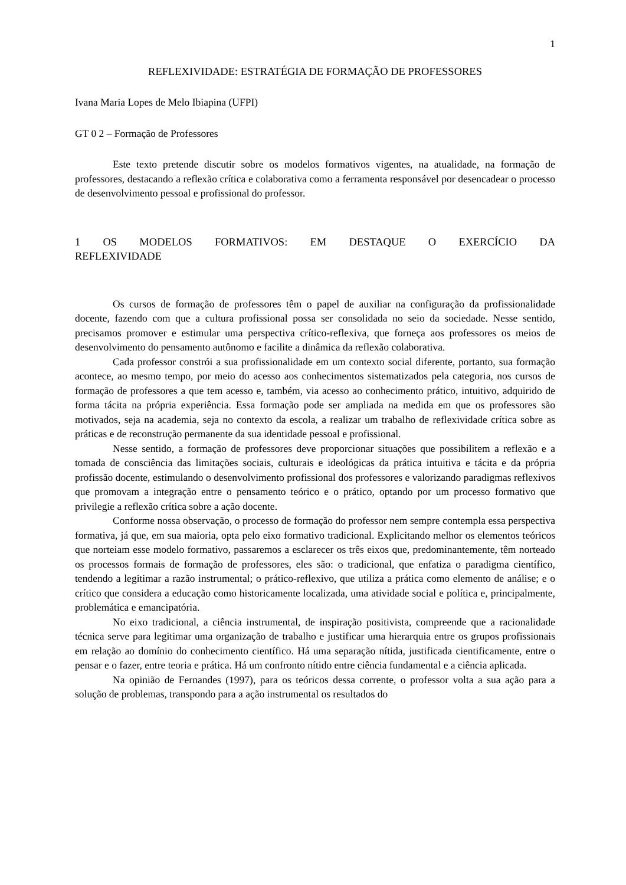1
REFLEXIVIDADE: ESTRATÉGIA DE FORMAÇÃO DE PROFESSORES
Ivana Maria Lopes de Melo Ibiapina (UFPI)
GT 0 2 – Formação de Professores
Este texto pretende discutir sobre os modelos formativos vigentes, na atualidade, na formação de professores, destacando a reflexão crítica e colaborativa como a ferramenta responsável por desencadear o processo de desenvolvimento pessoal e profissional do professor.
1 OS MODELOS FORMATIVOS: EM DESTAQUE O EXERCÍCIO DA REFLEXIVIDADE
Os cursos de formação de professores têm o papel de auxiliar na configuração da profissionalidade docente, fazendo com que a cultura profissional possa ser consolidada no seio da sociedade. Nesse sentido, precisamos promover e estimular uma perspectiva crítico-reflexiva, que forneça aos professores os meios de desenvolvimento do pensamento autônomo e facilite a dinâmica da reflexão colaborativa.
Cada professor constrói a sua profissionalidade em um contexto social diferente, portanto, sua formação acontece, ao mesmo tempo, por meio do acesso aos conhecimentos sistematizados pela categoria, nos cursos de formação de professores a que tem acesso e, também, via acesso ao conhecimento prático, intuitivo, adquirido de forma tácita na própria experiência. Essa formação pode ser ampliada na medida em que os professores são motivados, seja na academia, seja no contexto da escola, a realizar um trabalho de reflexividade crítica sobre as práticas e de reconstrução permanente da sua identidade pessoal e profissional.
Nesse sentido, a formação de professores deve proporcionar situações que possibilitem a reflexão e a tomada de consciência das limitações sociais, culturais e ideológicas da prática intuitiva e tácita e da própria profissão docente, estimulando o desenvolvimento profissional dos professores e valorizando paradigmas reflexivos que promovam a integração entre o pensamento teórico e o prático, optando por um processo formativo que privilegie a reflexão crítica sobre a ação docente.
Conforme nossa observação, o processo de formação do professor nem sempre contempla essa perspectiva formativa, já que, em sua maioria, opta pelo eixo formativo tradicional. Explicitando melhor os elementos teóricos que norteiam esse modelo formativo, passaremos a esclarecer os três eixos que, predominantemente, têm norteado os processos formais de formação de professores, eles são: o tradicional, que enfatiza o paradigma científico, tendendo a legitimar a razão instrumental; o prático-reflexivo, que utiliza a prática como elemento de análise; e o crítico que considera a educação como historicamente localizada, uma atividade social e política e, principalmente, problemática e emancipatória.
No eixo tradicional, a ciência instrumental, de inspiração positivista, compreende que a racionalidade técnica serve para legitimar uma organização de trabalho e justificar uma hierarquia entre os grupos profissionais em relação ao domínio do conhecimento científico. Há uma separação nítida, justificada cientificamente, entre o pensar e o fazer, entre teoria e prática. Há um confronto nítido entre ciência fundamental e a ciência aplicada.
Na opinião de Fernandes (1997), para os teóricos dessa corrente, o professor volta a sua ação para a solução de problemas, transpondo para a ação instrumental os resultados do